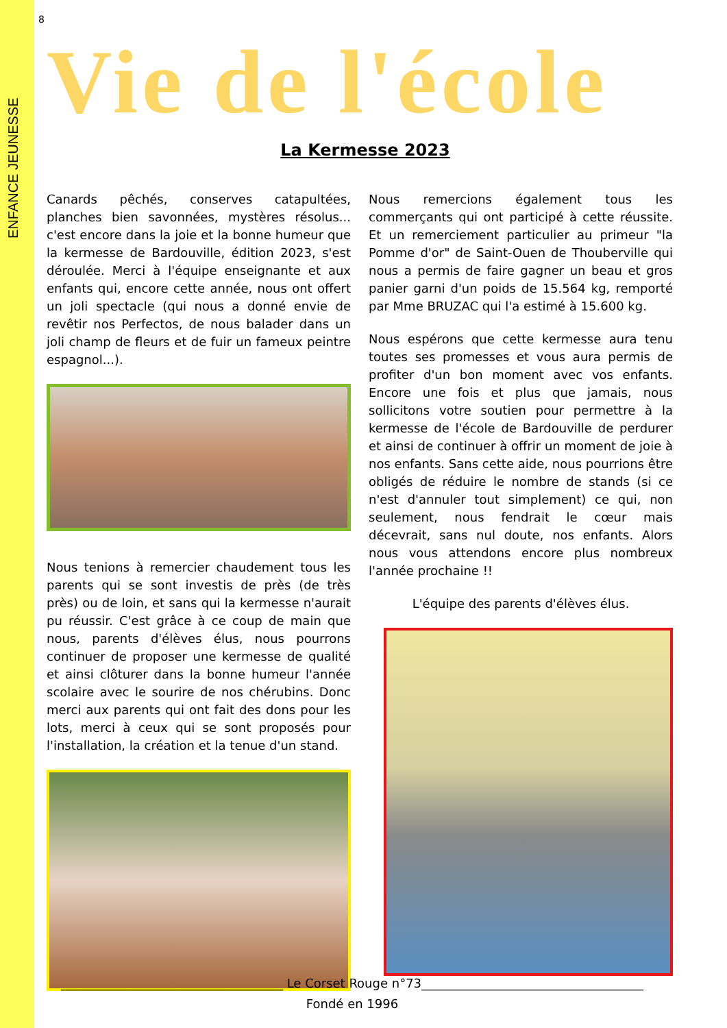ENFANCE JEUNESSE
8
Vie de l'école
La Kermesse 2023
Canards pêchés, conserves catapultées, planches bien savonnées, mystères résolus... c'est encore dans la joie et la bonne humeur que la kermesse de Bardouville, édition 2023, s'est déroulée. Merci à l'équipe enseignante et aux enfants qui, encore cette année, nous ont offert un joli spectacle (qui nous a donné envie de revêtir nos Perfectos, de nous balader dans un joli champ de fleurs et de fuir un fameux peintre espagnol...).
Nous tenions à remercier chaudement tous les parents qui se sont investis de près (de très près) ou de loin, et sans qui la kermesse n'aurait pu réussir. C'est grâce à ce coup de main que nous, parents d'élèves élus, nous pourrons continuer de proposer une kermesse de qualité et ainsi clôturer dans la bonne humeur l'année scolaire avec le sourire de nos chérubins. Donc merci aux parents qui ont fait des dons pour les lots, merci à ceux qui se sont proposés pour l'installation, la création et la tenue d'un stand.
Nous remercions également tous les commerçants qui ont participé à cette réussite. Et un remerciement particulier au primeur "la Pomme d'or" de Saint-Ouen de Thouberville qui nous a permis de faire gagner un beau et gros panier garni d'un poids de 15.564 kg, remporté par Mme BRUZAC qui l'a estimé à 15.600 kg.
Nous espérons que cette kermesse aura tenu toutes ses promesses et vous aura permis de profiter d'un bon moment avec vos enfants. Encore une fois et plus que jamais, nous sollicitons votre soutien pour permettre à la kermesse de l'école de Bardouville de perdurer et ainsi de continuer à offrir un moment de joie à nos enfants. Sans cette aide, nous pourrions être obligés de réduire le nombre de stands (si ce n'est d'annuler tout simplement) ce qui, non seulement, nous fendrait le cœur mais décevrait, sans nul doute, nos enfants. Alors nous vous attendons encore plus nombreux l'année prochaine !!
L'équipe des parents d'élèves élus.
____________________________________ Le Corset Rouge n°73____________________________________
Fondé en 1996